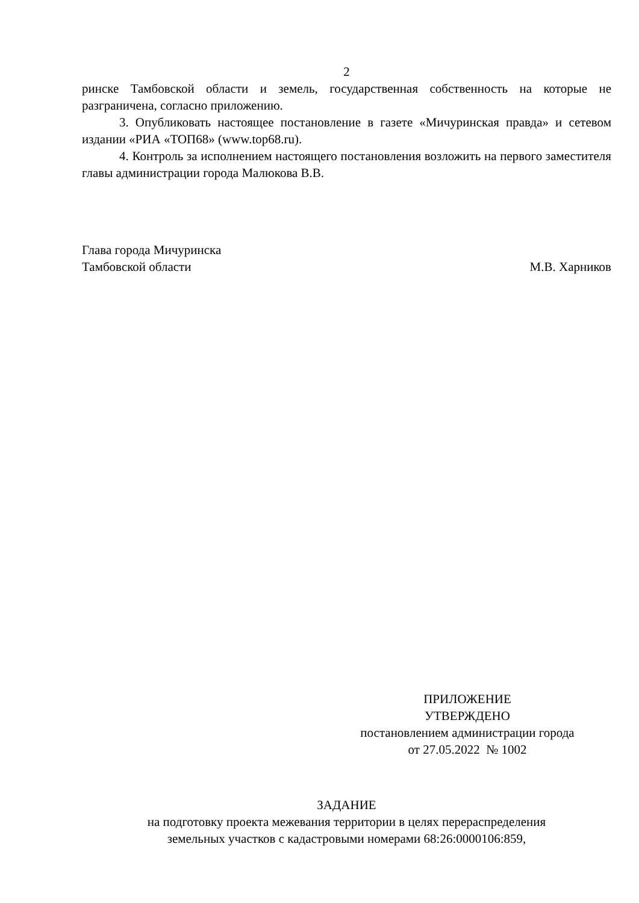2
ринске Тамбовской области и земель, государственная собственность на которые не разграничена, согласно приложению.
3. Опубликовать настоящее постановление в газете «Мичуринская правда» и сетевом издании «РИА «ТОП68» (www.top68.ru).
4. Контроль за исполнением настоящего постановления возложить на первого заместителя главы администрации города Малюкова В.В.
Глава города Мичуринска
Тамбовской области М.В. Харников
ПРИЛОЖЕНИЕ
УТВЕРЖДЕНО
постановлением администрации города
от 27.05.2022 № 1002
ЗАДАНИЕ
на подготовку проекта межевания территории в целях перераспределения
земельных участков с кадастровыми номерами 68:26:0000106:859,